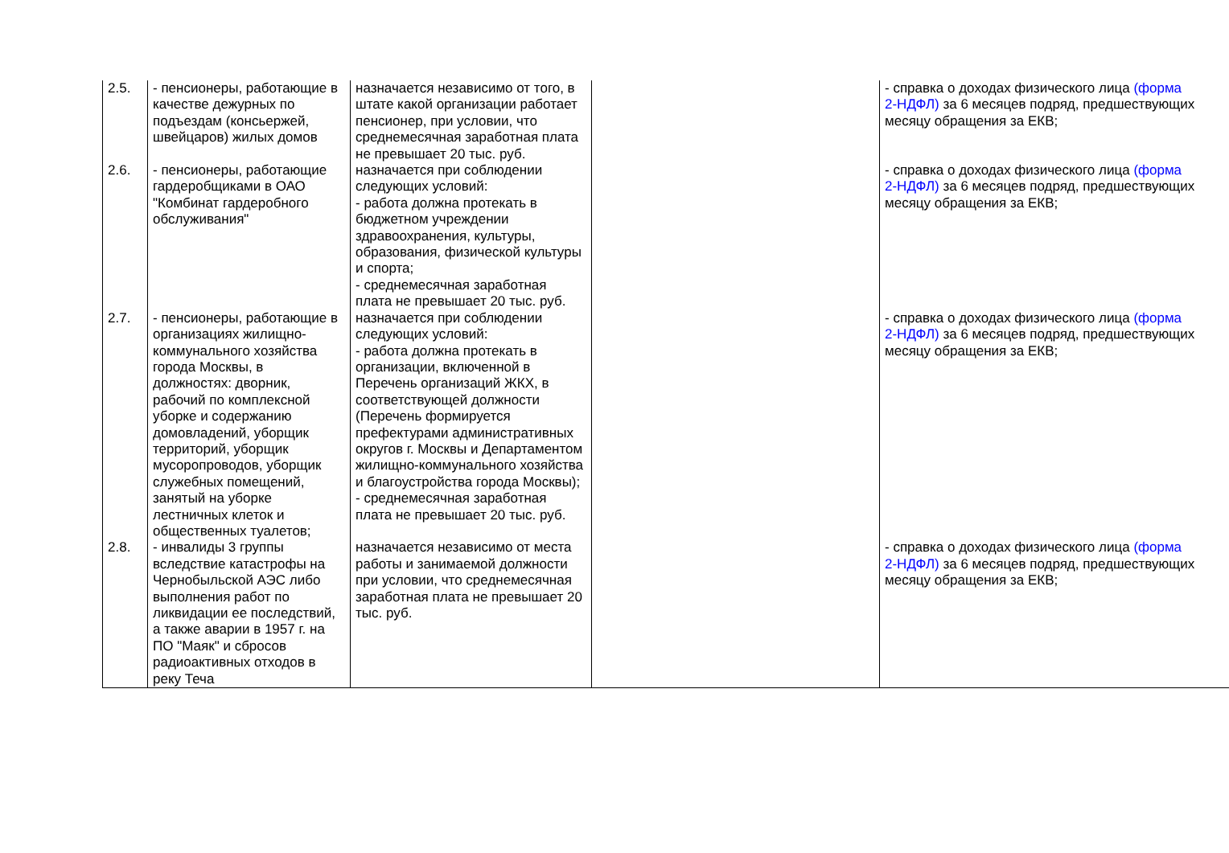| 2.5. | - пенсионеры, работающие в качестве дежурных по подъездам (консьержей, швейцаров) жилых домов | назначается независимо от того, в штате какой организации работает пенсионер, при условии, что среднемесячная заработная плата не превышает 20 тыс. руб. | | - справка о доходах физического лица (форма 2-НДФЛ) за 6 месяцев подряд, предшествующих месяцу обращения за ЕКВ; |
| 2.6. | - пенсионеры, работающие гардеробщиками в ОАО "Комбинат гардеробного обслуживания" | назначается при соблюдении следующих условий: - работа должна протекать в бюджетном учреждении здравоохранения, культуры, образования, физической культуры и спорта; - среднемесячная заработная плата не превышает 20 тыс. руб. | | - справка о доходах физического лица (форма 2-НДФЛ) за 6 месяцев подряд, предшествующих месяцу обращения за ЕКВ; |
| 2.7. | - пенсионеры, работающие в организациях жилищно-коммунального хозяйства города Москвы, в должностях: дворник, рабочий по комплексной уборке и содержанию домовладений, уборщик территорий, уборщик мусоропроводов, уборщик служебных помещений, занятый на уборке лестничных клеток и общественных туалетов; | назначается при соблюдении следующих условий: - работа должна протекать в организации, включенной в Перечень организаций ЖКХ, в соответствующей должности (Перечень формируется префектурами административных округов г. Москвы и Департаментом жилищно-коммунального хозяйства и благоустройства города Москвы); - среднемесячная заработная плата не превышает 20 тыс. руб. | | - справка о доходах физического лица (форма 2-НДФЛ) за 6 месяцев подряд, предшествующих месяцу обращения за ЕКВ; |
| 2.8. | - инвалиды 3 группы вследствие катастрофы на Чернобыльской АЭС либо выполнения работ по ликвидации ее последствий, а также аварии в 1957 г. на ПО "Маяк" и сбросов радиоактивных отходов в реку Теча | назначается независимо от места работы и занимаемой должности при условии, что среднемесячная заработная плата не превышает 20 тыс. руб. | | - справка о доходах физического лица (форма 2-НДФЛ) за 6 месяцев подряд, предшествующих месяцу обращения за ЕКВ; |